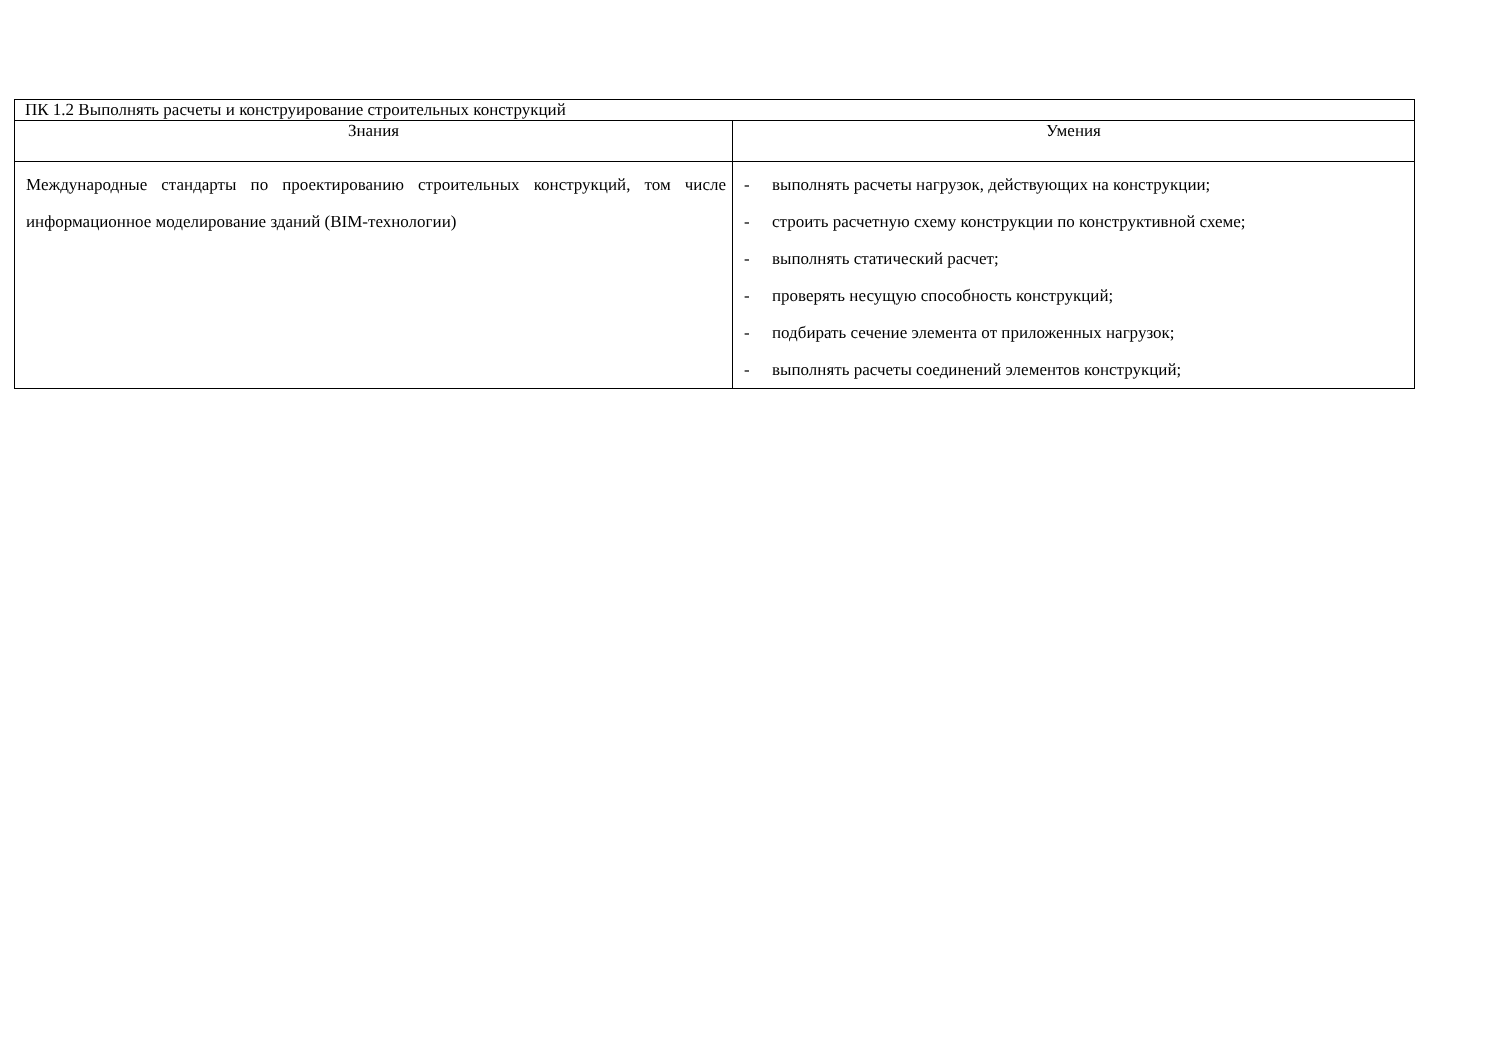| ПК 1.2 Выполнять расчеты и конструирование строительных конструкций | |
| Знания | Умения |
| Международные стандарты по проектированию строительных конструкций, том числе информационное моделирование зданий (BIM-технологии) | - выполнять расчеты нагрузок, действующих на конструкции; - строить расчетную схему конструкции по конструктивной схеме; - выполнять статический расчет; - проверять несущую способность конструкций; - подбирать сечение элемента от приложенных нагрузок; - выполнять расчеты соединений элементов конструкций; |